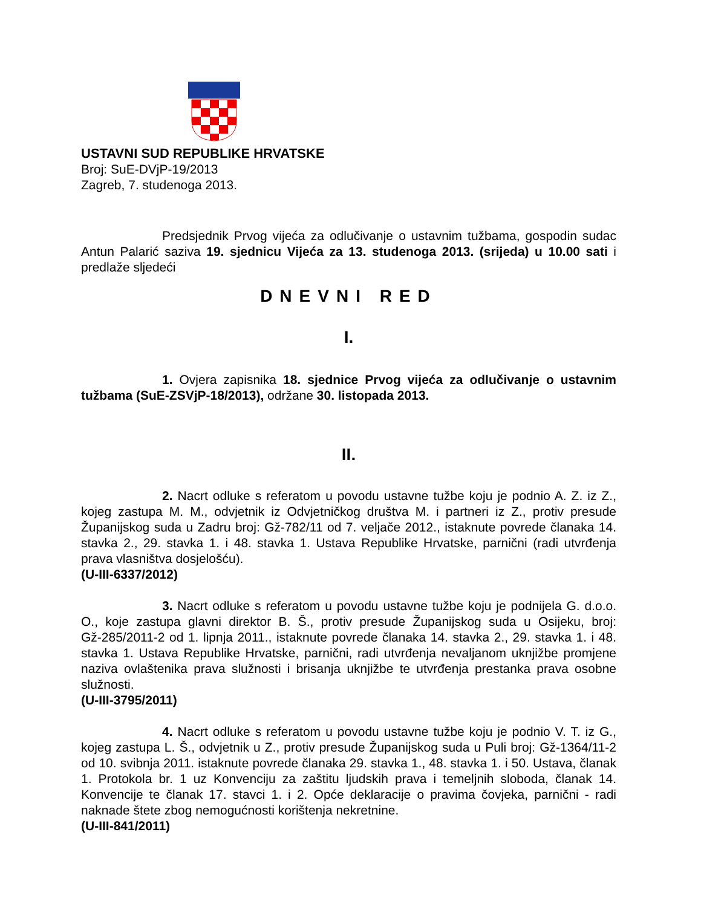USTAVNI SUD REPUBLIKE HRVATSKE
Broj: SuE-DVjP-19/2013
Zagreb, 7. studenoga 2013.
Predsjednik Prvog vijeća za odlučivanje o ustavnim tužbama, gospodin sudac Antun Palarić saziva 19. sjednicu Vijeća za 13. studenoga 2013. (srijeda) u 10.00 sati i predlaže sljedeći
DNEVNI RED
I.
1. Ovjera zapisnika 18. sjednice Prvog vijeća za odlučivanje o ustavnim tužbama (SuE-ZSVjP-18/2013), održane 30. listopada 2013.
II.
2. Nacrt odluke s referatom u povodu ustavne tužbe koju je podnio A. Z. iz Z., kojeg zastupa M. M., odvjetnik iz Odvjetničkog društva M. i partneri iz Z., protiv presude Županijskog suda u Zadru broj: Gž-782/11 od 7. veljače 2012., istaknute povrede članaka 14. stavka 2., 29. stavka 1. i 48. stavka 1. Ustava Republike Hrvatske, parnični (radi utvrđenja prava vlasništva dosjelošću).
(U-III-6337/2012)
3. Nacrt odluke s referatom u povodu ustavne tužbe koju je podnijela G. d.o.o. O., koje zastupa glavni direktor B. Š., protiv presude Županijskog suda u Osijeku, broj: Gž-285/2011-2 od 1. lipnja 2011., istaknute povrede članaka 14. stavka 2., 29. stavka 1. i 48. stavka 1. Ustava Republike Hrvatske, parnični, radi utvrđenja nevaljanom uknjižbe promjene naziva ovlaštenika prava služnosti i brisanja uknjižbe te utvrđenja prestanka prava osobne služnosti.
(U-III-3795/2011)
4. Nacrt odluke s referatom u povodu ustavne tužbe koju je podnio V. T. iz G., kojeg zastupa L. Š., odvjetnik u Z., protiv presude Županijskog suda u Puli broj: Gž-1364/11-2 od 10. svibnja 2011. istaknute povrede članaka 29. stavka 1., 48. stavka 1. i 50. Ustava, članak 1. Protokola br. 1 uz Konvenciju za zaštitu ljudskih prava i temeljnih sloboda, članak 14. Konvencije te članak 17. stavci 1. i 2. Opće deklaracije o pravima čovjeka, parnični - radi naknade štete zbog nemogućnosti korištenja nekretnine.
(U-III-841/2011)